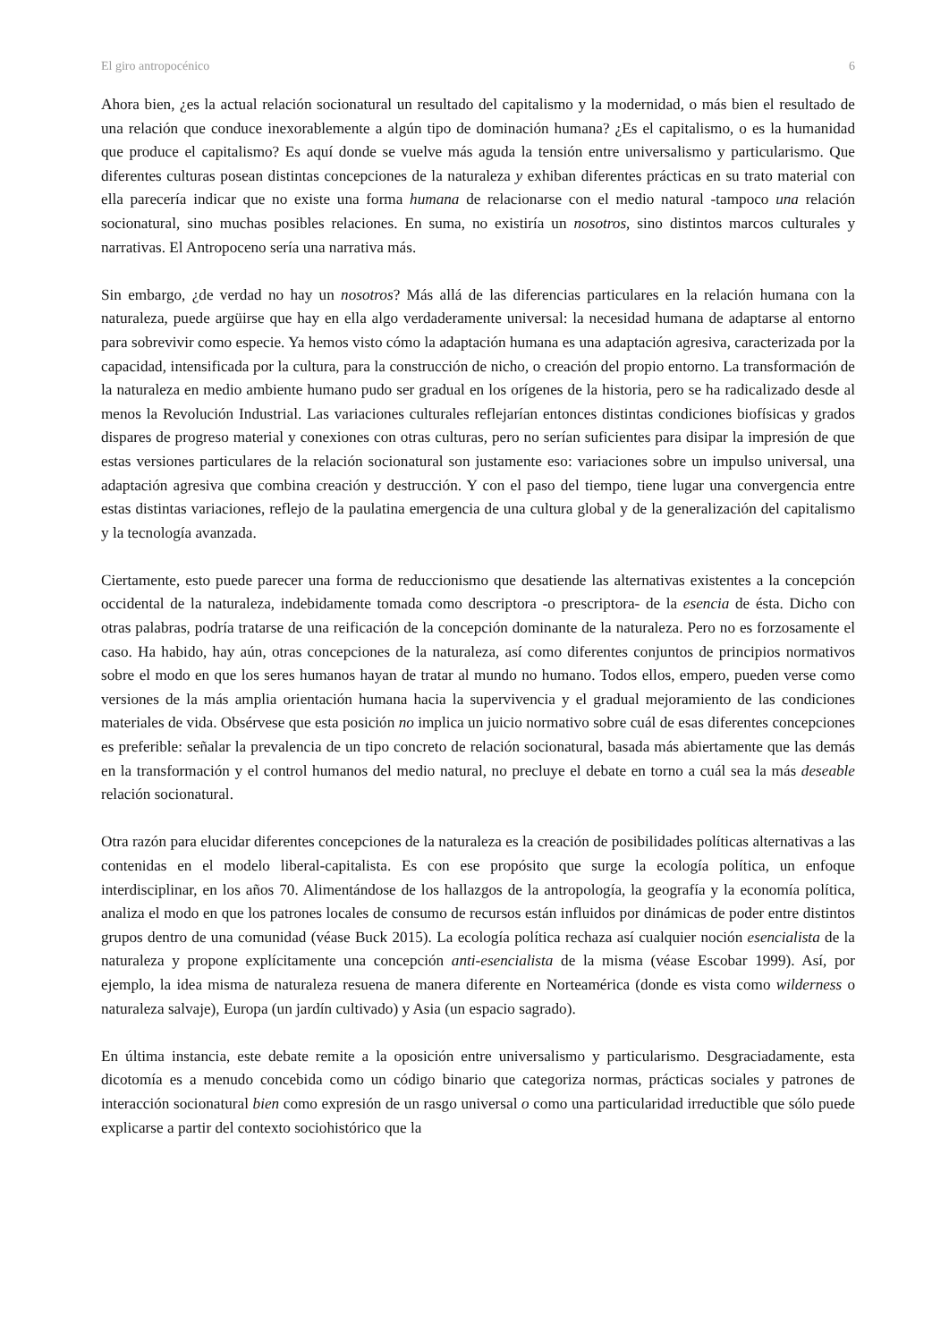El giro antropocénico 6
Ahora bien, ¿es la actual relación socionatural un resultado del capitalismo y la modernidad, o más bien el resultado de una relación que conduce inexorablemente a algún tipo de dominación humana? ¿Es el capitalismo, o es la humanidad que produce el capitalismo? Es aquí donde se vuelve más aguda la tensión entre universalismo y particularismo. Que diferentes culturas posean distintas concepciones de la naturaleza y exhiban diferentes prácticas en su trato material con ella parecería indicar que no existe una forma humana de relacionarse con el medio natural -tampoco una relación socionatural, sino muchas posibles relaciones. En suma, no existiría un nosotros, sino distintos marcos culturales y narrativas. El Antropoceno sería una narrativa más.
Sin embargo, ¿de verdad no hay un nosotros? Más allá de las diferencias particulares en la relación humana con la naturaleza, puede argüirse que hay en ella algo verdaderamente universal: la necesidad humana de adaptarse al entorno para sobrevivir como especie. Ya hemos visto cómo la adaptación humana es una adaptación agresiva, caracterizada por la capacidad, intensificada por la cultura, para la construcción de nicho, o creación del propio entorno. La transformación de la naturaleza en medio ambiente humano pudo ser gradual en los orígenes de la historia, pero se ha radicalizado desde al menos la Revolución Industrial. Las variaciones culturales reflejarían entonces distintas condiciones biofísicas y grados dispares de progreso material y conexiones con otras culturas, pero no serían suficientes para disipar la impresión de que estas versiones particulares de la relación socionatural son justamente eso: variaciones sobre un impulso universal, una adaptación agresiva que combina creación y destrucción. Y con el paso del tiempo, tiene lugar una convergencia entre estas distintas variaciones, reflejo de la paulatina emergencia de una cultura global y de la generalización del capitalismo y la tecnología avanzada.
Ciertamente, esto puede parecer una forma de reduccionismo que desatiende las alternativas existentes a la concepción occidental de la naturaleza, indebidamente tomada como descriptora -o prescriptora- de la esencia de ésta. Dicho con otras palabras, podría tratarse de una reificación de la concepción dominante de la naturaleza. Pero no es forzosamente el caso. Ha habido, hay aún, otras concepciones de la naturaleza, así como diferentes conjuntos de principios normativos sobre el modo en que los seres humanos hayan de tratar al mundo no humano. Todos ellos, empero, pueden verse como versiones de la más amplia orientación humana hacia la supervivencia y el gradual mejoramiento de las condiciones materiales de vida. Obsérvese que esta posición no implica un juicio normativo sobre cuál de esas diferentes concepciones es preferible: señalar la prevalencia de un tipo concreto de relación socionatural, basada más abiertamente que las demás en la transformación y el control humanos del medio natural, no precluye el debate en torno a cuál sea la más deseable relación socionatural.
Otra razón para elucidar diferentes concepciones de la naturaleza es la creación de posibilidades políticas alternativas a las contenidas en el modelo liberal-capitalista. Es con ese propósito que surge la ecología política, un enfoque interdisciplinar, en los años 70. Alimentándose de los hallazgos de la antropología, la geografía y la economía política, analiza el modo en que los patrones locales de consumo de recursos están influidos por dinámicas de poder entre distintos grupos dentro de una comunidad (véase Buck 2015). La ecología política rechaza así cualquier noción esencialista de la naturaleza y propone explícitamente una concepción anti-esencialista de la misma (véase Escobar 1999). Así, por ejemplo, la idea misma de naturaleza resuena de manera diferente en Norteamérica (donde es vista como wilderness o naturaleza salvaje), Europa (un jardín cultivado) y Asia (un espacio sagrado).
En última instancia, este debate remite a la oposición entre universalismo y particularismo. Desgraciadamente, esta dicotomía es a menudo concebida como un código binario que categoriza normas, prácticas sociales y patrones de interacción socionatural bien como expresión de un rasgo universal o como una particularidad irreductible que sólo puede explicarse a partir del contexto sociohistórico que la